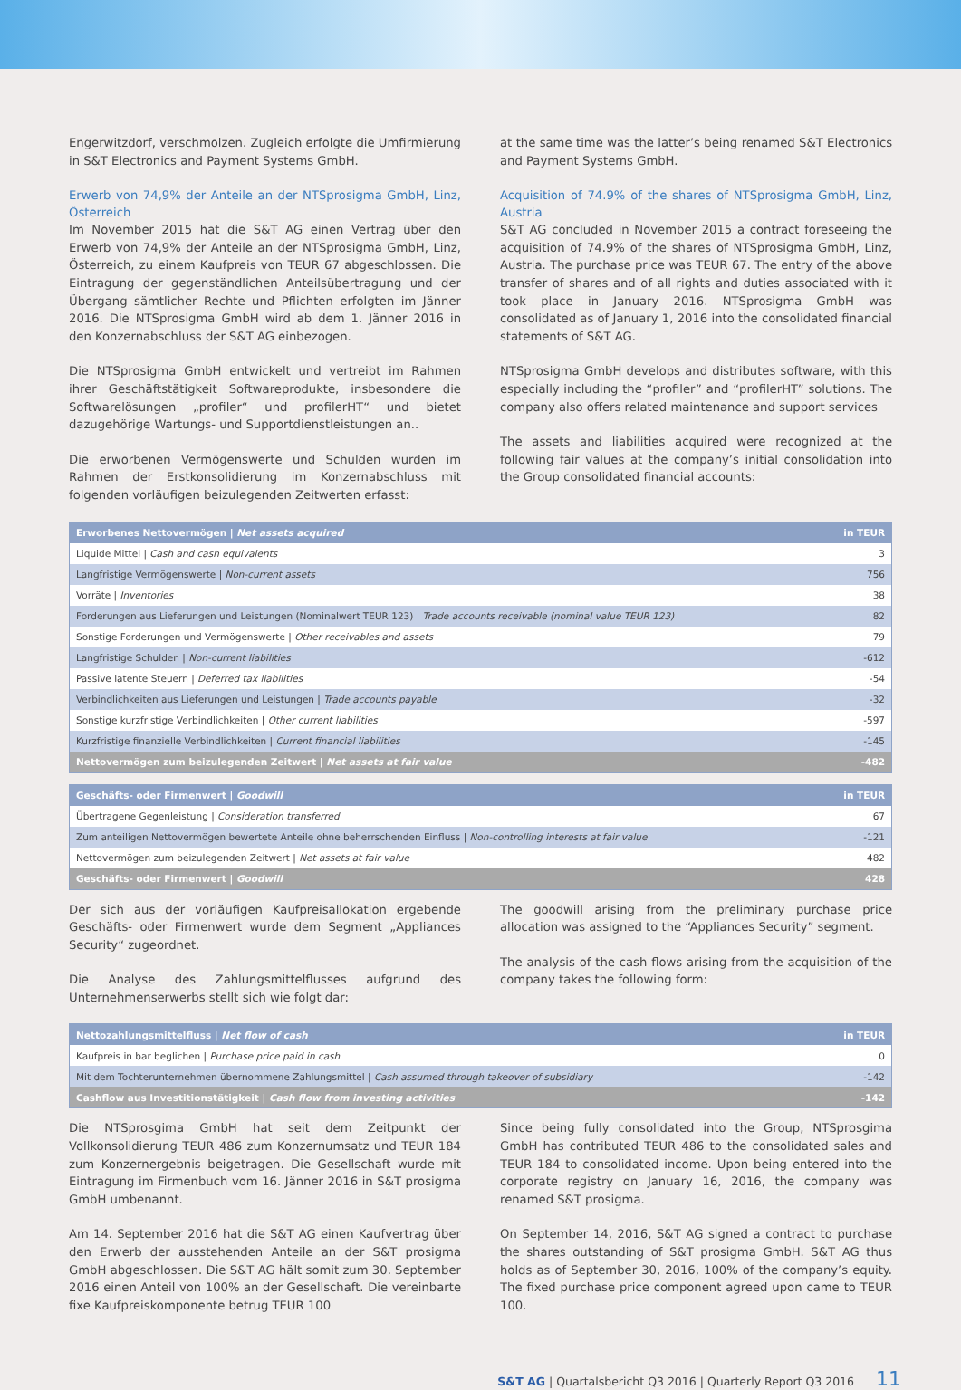Engerwitzdorf, verschmolzen. Zugleich erfolgte die Umfirmierung in S&T Electronics and Payment Systems GmbH.
Erwerb von 74,9% der Anteile an der NTSprosigma GmbH, Linz, Österreich
Im November 2015 hat die S&T AG einen Vertrag über den Erwerb von 74,9% der Anteile an der NTSprosigma GmbH, Linz, Österreich, zu einem Kaufpreis von TEUR 67 abgeschlossen. Die Eintragung der gegenständlichen Anteilsübertragung und der Übergang sämtlicher Rechte und Pflichten erfolgten im Jänner 2016. Die NTSprosigma GmbH wird ab dem 1. Jänner 2016 in den Konzernabschluss der S&T AG einbezogen.
Die NTSprosigma GmbH entwickelt und vertreibt im Rahmen ihrer Geschäftstätigkeit Softwareprodukte, insbesondere die Softwarelösungen „profiler“ und profilerHT“ und bietet dazugehörige Wartungs- und Supportdienstleistungen an..
Die erworbenen Vermögenswerte und Schulden wurden im Rahmen der Erstkonsolidierung im Konzernabschluss mit folgenden vorläufigen beizulegenden Zeitwerten erfasst:
at the same time was the latter’s being renamed S&T Electronics and Payment Systems GmbH.
Acquisition of 74.9% of the shares of NTSprosigma GmbH, Linz, Austria
S&T AG concluded in November 2015 a contract foreseeing the acquisition of 74.9% of the shares of NTSprosigma GmbH, Linz, Austria. The purchase price was TEUR 67. The entry of the above transfer of shares and of all rights and duties associated with it took place in January 2016. NTSprosigma GmbH was consolidated as of January 1, 2016 into the consolidated financial statements of S&T AG.
NTSprosigma GmbH develops and distributes software, with this especially including the “profiler” and “profilerHT” solutions. The company also offers related maintenance and support services
The assets and liabilities acquired were recognized at the following fair values at the company’s initial consolidation into the Group consolidated financial accounts:
| Erworbenes Nettovermögen / Net assets acquired | in TEUR |
| --- | --- |
| Liquide Mittel / Cash and cash equivalents | 3 |
| Langfristige Vermögenswerte / Non-current assets | 756 |
| Vorräte / Inventories | 38 |
| Forderungen aus Lieferungen und Leistungen (Nominalwert TEUR 123) / Trade accounts receivable (nominal value TEUR 123) | 82 |
| Sonstige Forderungen und Vermögenswerte / Other receivables and assets | 79 |
| Langfristige Schulden / Non-current liabilities | -612 |
| Passive latente Steuern / Deferred tax liabilities | -54 |
| Verbindlichkeiten aus Lieferungen und Leistungen / Trade accounts payable | -32 |
| Sonstige kurzfristige Verbindlichkeiten / Other current liabilities | -597 |
| Kurzfristige finanzielle Verbindlichkeiten / Current financial liabilities | -145 |
| Nettovermögen zum beizulegenden Zeitwert / Net assets at fair value | -482 |
| Geschäfts- oder Firmenwert / Goodwill | in TEUR |
| --- | --- |
| Übertragene Gegenleistung / Consideration transferred | 67 |
| Zum anteiligen Nettovermögen bewertete Anteile ohne beherrschenden Einfluss / Non-controlling interests at fair value | -121 |
| Nettovermögen zum beizulegenden Zeitwert / Net assets at fair value | 482 |
| Geschäfts- oder Firmenwert / Goodwill | 428 |
Der sich aus der vorläufigen Kaufpreisallokation ergebende Geschäfts- oder Firmenwert wurde dem Segment „Appliances Security“ zugeordnet.
Die Analyse des Zahlungsmittelflusses aufgrund des Unternehmenserwerbs stellt sich wie folgt dar:
The goodwill arising from the preliminary purchase price allocation was assigned to the “Appliances Security” segment.
The analysis of the cash flows arising from the acquisition of the company takes the following form:
| Nettozahlungsmittelfluss / Net flow of cash | in TEUR |
| --- | --- |
| Kaufpreis in bar beglichen / Purchase price paid in cash | 0 |
| Mit dem Tochterunternehmen übernommene Zahlungsmittel / Cash assumed through takeover of subsidiary | -142 |
| Cashflow aus Investitionstätigkeit / Cash flow from investing activities | -142 |
Die NTSprosgima GmbH hat seit dem Zeitpunkt der Vollkonsolidierung TEUR 486 zum Konzernumsatz und TEUR 184 zum Konzernergebnis beigetragen. Die Gesellschaft wurde mit Eintragung im Firmenbuch vom 16. Jänner 2016 in S&T prosigma GmbH umbenannt.
Am 14. September 2016 hat die S&T AG einen Kaufvertrag über den Erwerb der ausstehenden Anteile an der S&T prosigma GmbH abgeschlossen. Die S&T AG hält somit zum 30. September 2016 einen Anteil von 100% an der Gesellschaft. Die vereinbarte fixe Kaufpreiskomponente betrug TEUR 100
Since being fully consolidated into the Group, NTSprosgima GmbH has contributed TEUR 486 to the consolidated sales and TEUR 184 to consolidated income. Upon being entered into the corporate registry on January 16, 2016, the company was renamed S&T prosigma.
On September 14, 2016, S&T AG signed a contract to purchase the shares outstanding of S&T prosigma GmbH. S&T AG thus holds as of September 30, 2016, 100% of the company’s equity. The fixed purchase price component agreed upon came to TEUR 100.
S&T AG | Quartalsbericht Q3 2016 | Quarterly Report Q3 2016 11